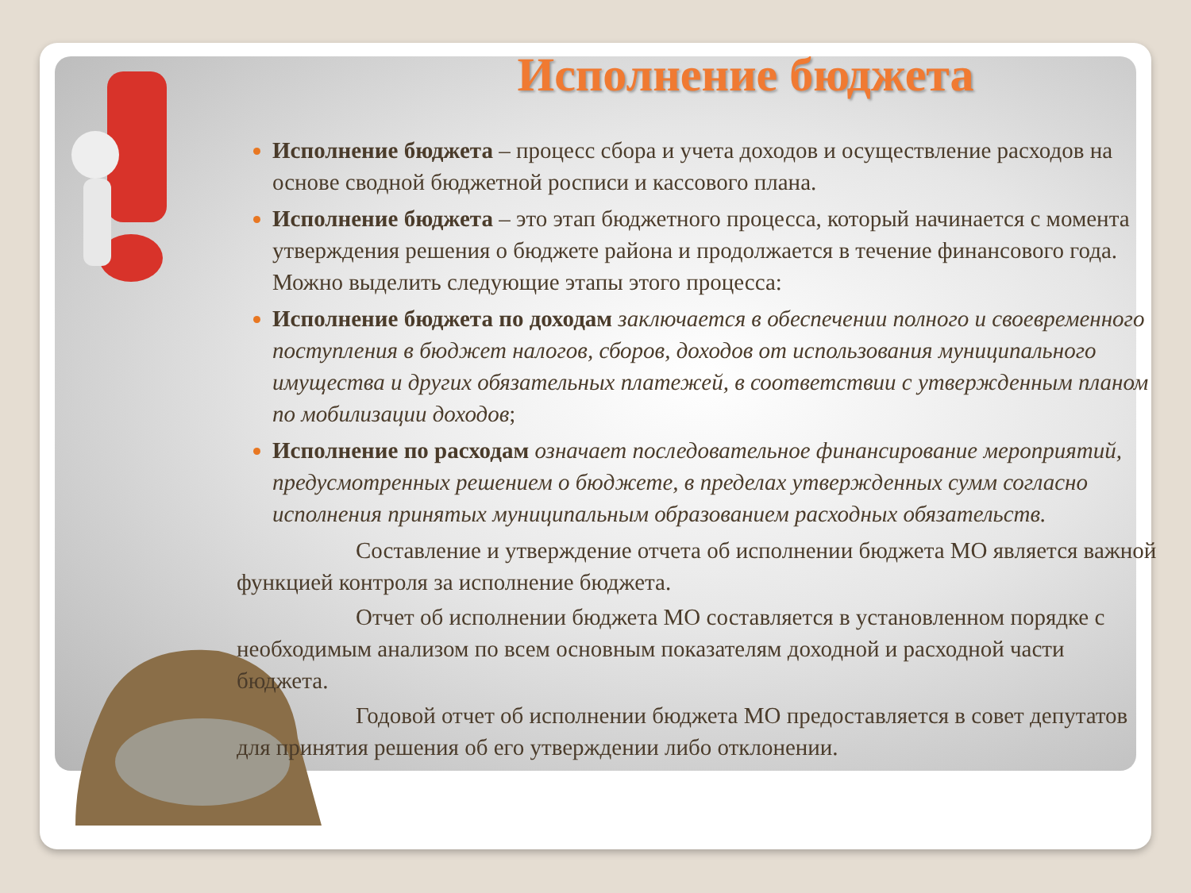Исполнение бюджета
Исполнение бюджета – процесс сбора и учета доходов и осуществление расходов на основе сводной бюджетной росписи и кассового плана.
Исполнение бюджета – это этап бюджетного процесса, который начинается с момента утверждения решения о бюджете района и продолжается в течение финансового года. Можно выделить следующие этапы этого процесса:
Исполнение бюджета по доходам заключается в обеспечении полного и своевременного поступления в бюджет налогов, сборов, доходов от использования муниципального имущества и других обязательных платежей, в соответствии с утвержденным планом по мобилизации доходов;
Исполнение по расходам означает последовательное финансирование мероприятий, предусмотренных решением о бюджете, в пределах утвержденных сумм согласно исполнения принятых муниципальным образованием расходных обязательств.
Составление и утверждение отчета об исполнении бюджета МО является важной функцией контроля за исполнение бюджета.
Отчет об исполнении бюджета МО составляется в установленном порядке с необходимым анализом по всем основным показателям доходной и расходной части бюджета.
Годовой отчет об исполнении бюджета МО предоставляется в совет депутатов для принятия решения об его утверждении либо отклонении.